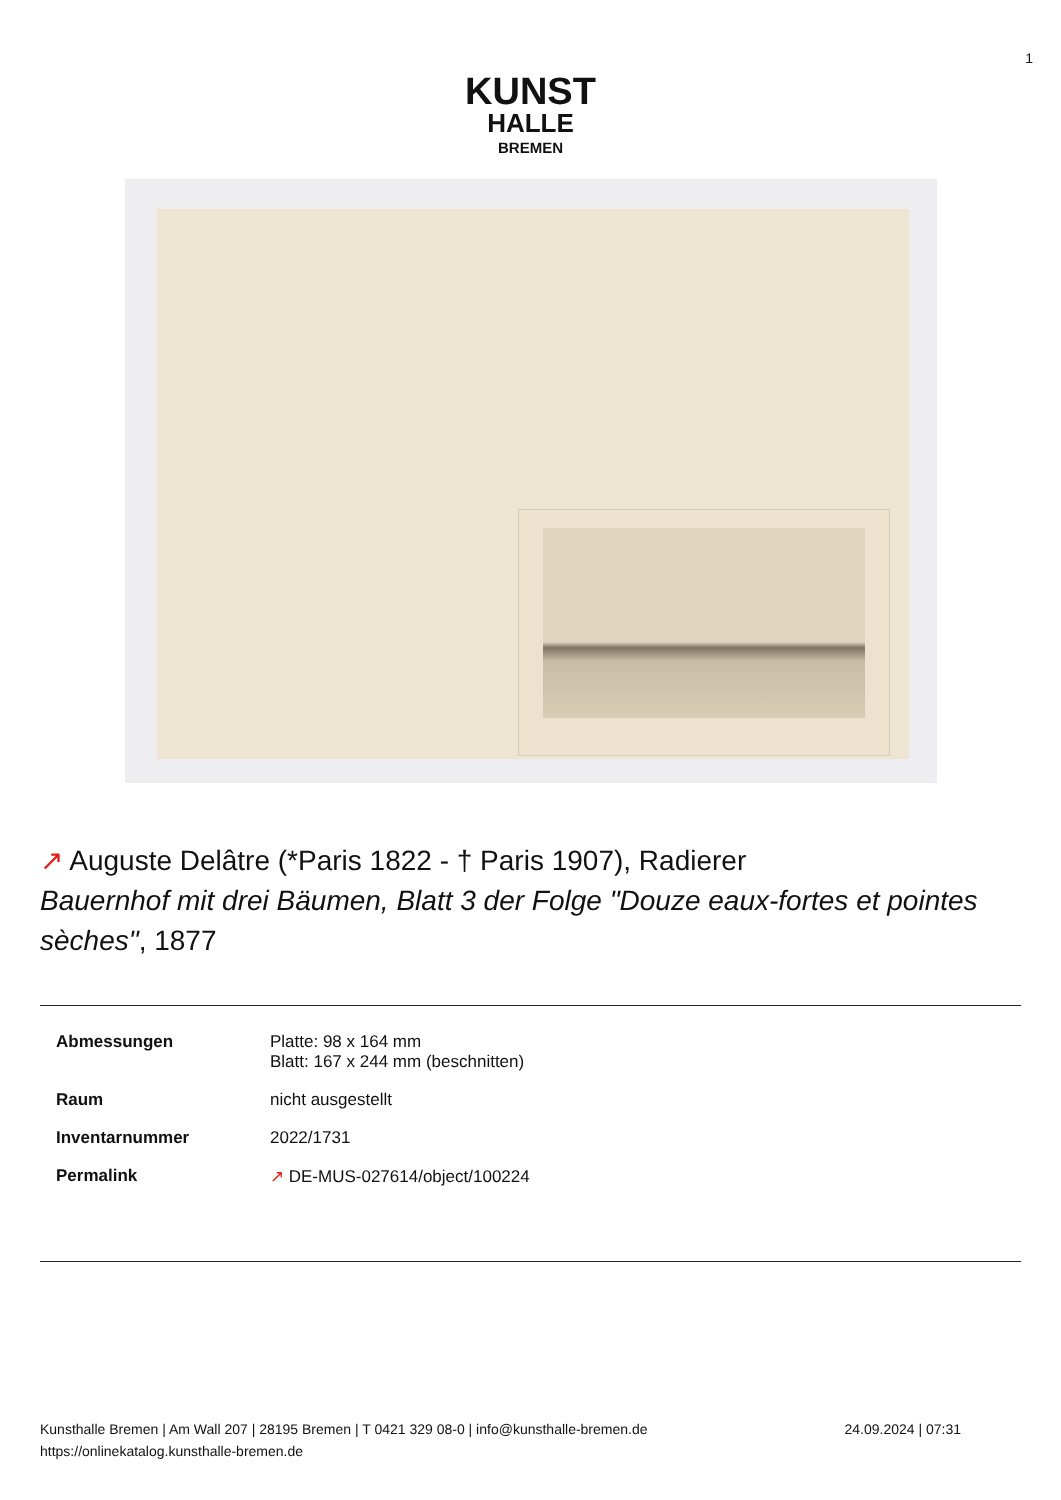1
KUNST
HALLE
BREMEN
↗ Auguste Delâtre (*Paris 1822 - † Paris 1907), Radierer
Bauernhof mit drei Bäumen, Blatt 3 der Folge "Douze eaux-fortes et pointes sèches", 1877
| Abmessungen | Platte: 98 x 164 mm Blatt: 167 x 244 mm (beschnitten) |
| Raum | nicht ausgestellt |
| Inventarnummer | 2022/1731 |
| Permalink | ↗ DE-MUS-027614/object/100224 |
Kunsthalle Bremen | Am Wall 207 | 28195 Bremen | T 0421 329 08-0 | info@kunsthalle-bremen.de
https://onlinekatalog.kunsthalle-bremen.de
24.09.2024 | 07:31